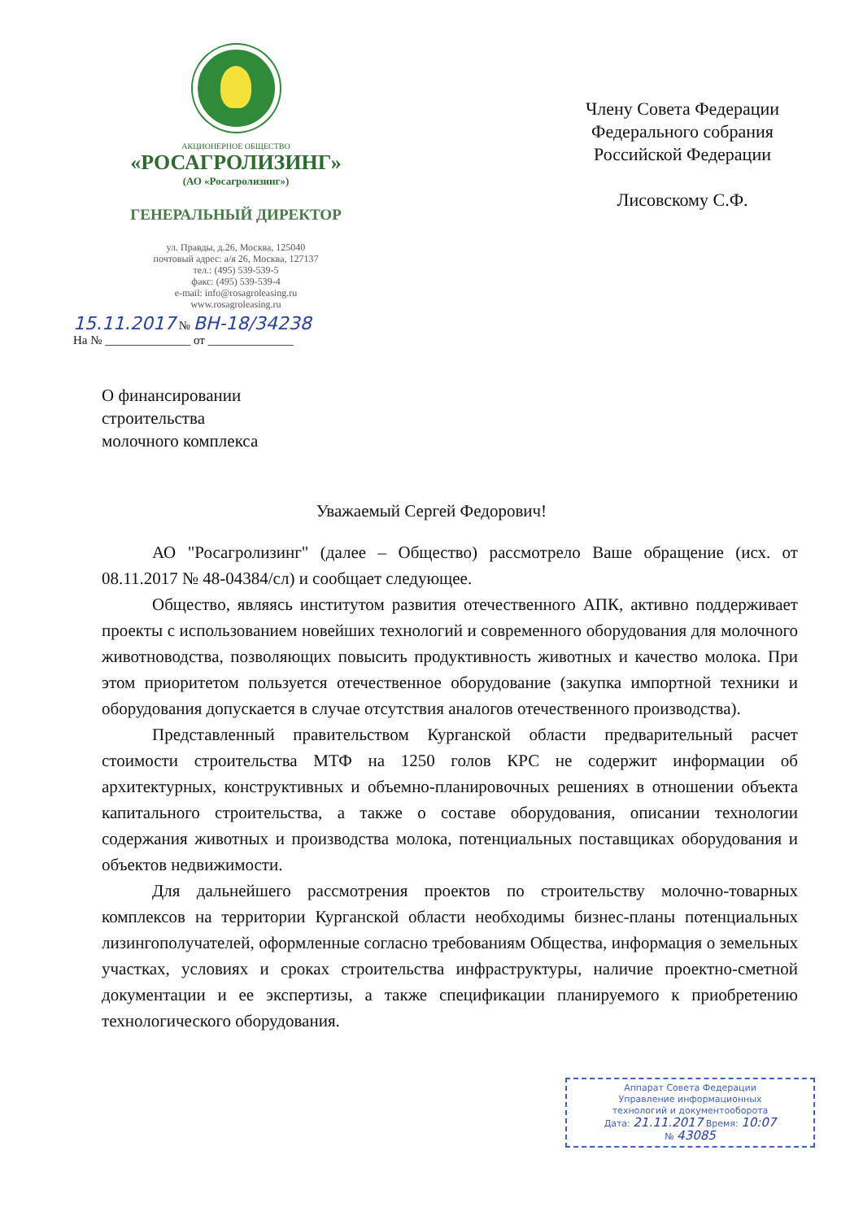АКЦИОНЕРНОЕ ОБЩЕСТВО
«РОСАГРОЛИЗИНГ»
(АО «Росагролизинг»)
ГЕНЕРАЛЬНЫЙ ДИРЕКТОР
ул. Правды, д.26, Москва, 125040
почтовый адрес: а/я 26, Москва, 127137
тел.: (495) 539-539-5
факс: (495) 539-539-4
e-mail: info@rosagroleasing.ru
www.rosagroleasing.ru
Члену Совета Федерации
Федерального собрания
Российской Федерации
Лисовскому С.Ф.
15.11.2017 № ВН-18/34238
На № ______________ от ______________
О финансировании
строительства
молочного комплекса
Уважаемый Сергей Федорович!
АО "Росагролизинг" (далее – Общество) рассмотрело Ваше обращение (исх. от 08.11.2017 № 48-04384/сл) и сообщает следующее.
Общество, являясь институтом развития отечественного АПК, активно поддерживает проекты с использованием новейших технологий и современного оборудования для молочного животноводства, позволяющих повысить продуктивность животных и качество молока. При этом приоритетом пользуется отечественное оборудование (закупка импортной техники и оборудования допускается в случае отсутствия аналогов отечественного производства).
Представленный правительством Курганской области предварительный расчет стоимости строительства МТФ на 1250 голов КРС не содержит информации об архитектурных, конструктивных и объемно-планировочных решениях в отношении объекта капитального строительства, а также о составе оборудования, описании технологии содержания животных и производства молока, потенциальных поставщиках оборудования и объектов недвижимости.
Для дальнейшего рассмотрения проектов по строительству молочно-товарных комплексов на территории Курганской области необходимы бизнес-планы потенциальных лизингополучателей, оформленные согласно требованиям Общества, информация о земельных участках, условиях и сроках строительства инфраструктуры, наличие проектно-сметной документации и ее экспертизы, а также спецификации планируемого к приобретению технологического оборудования.
Аппарат Совета Федерации
Управление информационных
технологий и документооборота
Дата: 21.11.2017 Время: 10:07
№ 43085